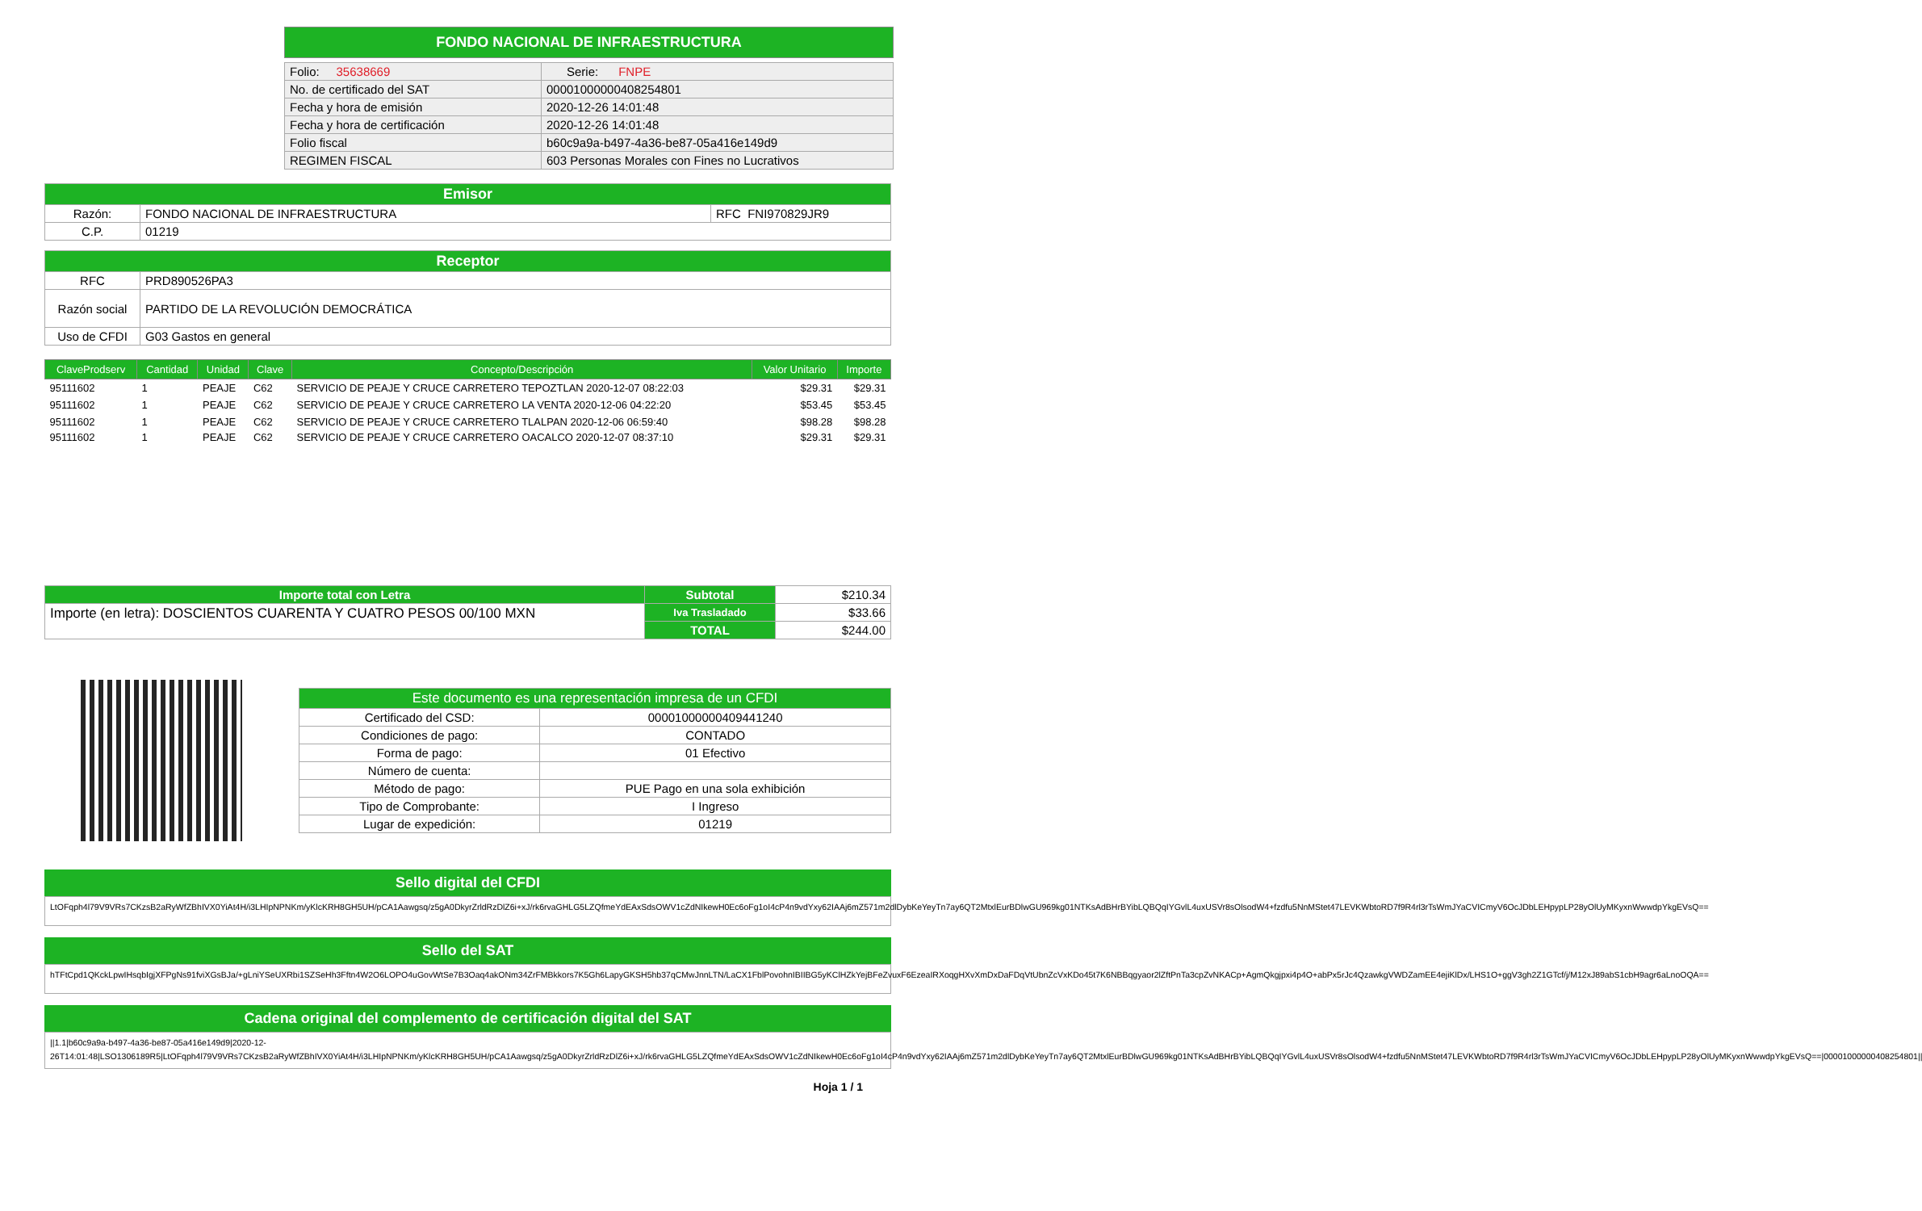FONDO NACIONAL DE INFRAESTRUCTURA
| Folio: 35638669 | Serie: FNPE |
| No. de certificado del SAT | 00001000000408254801 |
| Fecha y hora de emisión | 2020-12-26 14:01:48 |
| Fecha y hora de certificación | 2020-12-26 14:01:48 |
| Folio fiscal | b60c9a9a-b497-4a36-be87-05a416e149d9 |
| REGIMEN FISCAL | 603 Personas Morales con Fines no Lucrativos |
| Emisor | | |
| Razón: | FONDO NACIONAL DE INFRAESTRUCTURA | RFC FNI970829JR9 |
| C.P. | 01219 | |
| Receptor | |
| RFC | PRD890526PA3 |
| Razón social | PARTIDO DE LA REVOLUCIÓN DEMOCRÁTICA |
| Uso de CFDI | G03 Gastos en general |
| ClaveProdserv | Cantidad | Unidad | Clave | Concepto/Descripción | Valor Unitario | Importe |
| --- | --- | --- | --- | --- | --- | --- |
| 95111602 | 1 | PEAJE | C62 | SERVICIO DE PEAJE Y CRUCE CARRETERO TEPOZTLAN 2020-12-07 08:22:03 | $29.31 | $29.31 |
| 95111602 | 1 | PEAJE | C62 | SERVICIO DE PEAJE Y CRUCE CARRETERO LA VENTA 2020-12-06 04:22:20 | $53.45 | $53.45 |
| 95111602 | 1 | PEAJE | C62 | SERVICIO DE PEAJE Y CRUCE CARRETERO TLALPAN 2020-12-06 06:59:40 | $98.28 | $98.28 |
| 95111602 | 1 | PEAJE | C62 | SERVICIO DE PEAJE Y CRUCE CARRETERO OACALCO 2020-12-07 08:37:10 | $29.31 | $29.31 |
| Importe total con Letra | Subtotal | $210.34 |
| Importe (en letra): DOSCIENTOS CUARENTA Y CUATRO PESOS 00/100 MXN | Iva Trasladado | $33.66 |
| | TOTAL | $244.00 |
| Este documento es una representación impresa de un CFDI | |
| Certificado del CSD: | 00001000000409441240 |
| Condiciones de pago: | CONTADO |
| Forma de pago: | 01 Efectivo |
| Número de cuenta: | |
| Método de pago: | PUE Pago en una sola exhibición |
| Tipo de Comprobante: | I Ingreso |
| Lugar de expedición: | 01219 |
Sello digital del CFDI
LtOFqph4l79V9VRs7CKzsB2aRyWfZBhIVX0YiAt4H/i3LHIpNPNKm/yKlcKRH8GH5UH/pCA1Aawgsq/z5gA0DkyrZrldRzDlZ6i+xJ/rk6rvaGHLG5LZQfmeYdEAxSdsOWV1cZdNIkewH0Ec6oFg1oI4cP4n9vdYxy62IAAj6mZ571m2dlDybKeYeyTn7ay6QT2MtxlEurBDlwGU969kg01NTKsAdBHrBYibLQBQqIYGvlL4uxUSVr8sOlsodW4+fzdfu5NnMStet47LEVKWbtoRD7f9R4rl3rTsWmJYaCVICmyV6OcJDbLEHpypLP28yOlUyMKyxnWwwdpYkgEVsQ==
Sello del SAT
hTFtCpd1QKckLpwIHsqbIgjXFPgNs91fviXGsBJa/+gLniYSeUXRbi1SZSeHh3Fftn4W2O6LOPO4uGovWtSe7B3Oaq4akONm34ZrFMBkkors7K5Gh6LapyGKSH5hb37qCMwJnnLTN/LaCX1FblPovohnIBIIBG5yKClHZkYejBFeZvuxF6EzeaIRXoqgHXvXmDxDaFDqVtUbnZcVxKDo45t7K6NBBqgyaor2lZftPnTa3cpZvNKACp+AgmQkgjpxi4p4O+abPx5rJc4QzawkgVWDZamEE4ejiKlDx/LHS1O+ggV3gh2Z1GTcf/j/M12xJ89abS1cbH9agr6aLnoOQA==
Cadena original del complemento de certificación digital del SAT
||1.1|b60c9a9a-b497-4a36-be87-05a416e149d9|2020-12-26T14:01:48|LSO1306189R5|LtOFqph4l79V9VRs7CKzsB2aRyWfZBhIVX0YiAt4H/i3LHIpNPNKm/yKlcKRH8GH5UH/pCA1Aawgsq/z5gA0DkyrZrldRzDlZ6i+xJ/rk6rvaGHLG5LZQfmeYdEAxSdsOWV1cZdNIkewH0Ec6oFg1oI4cP4n9vdYxy62IAAj6mZ571m2dlDybKeYeyTn7ay6QT2MtxlEurBDlwGU969kg01NTKsAdBHrBYibLQBQqIYGvlL4uxUSVr8sOlsodW4+fzdfu5NnMStet47LEVKWbtoRD7f9R4rl3rTsWmJYaCVICmyV6OcJDbLEHpypLP28yOlUyMKyxnWwwdpYkgEVsQ==|00001000000408254801||
Hoja 1 / 1